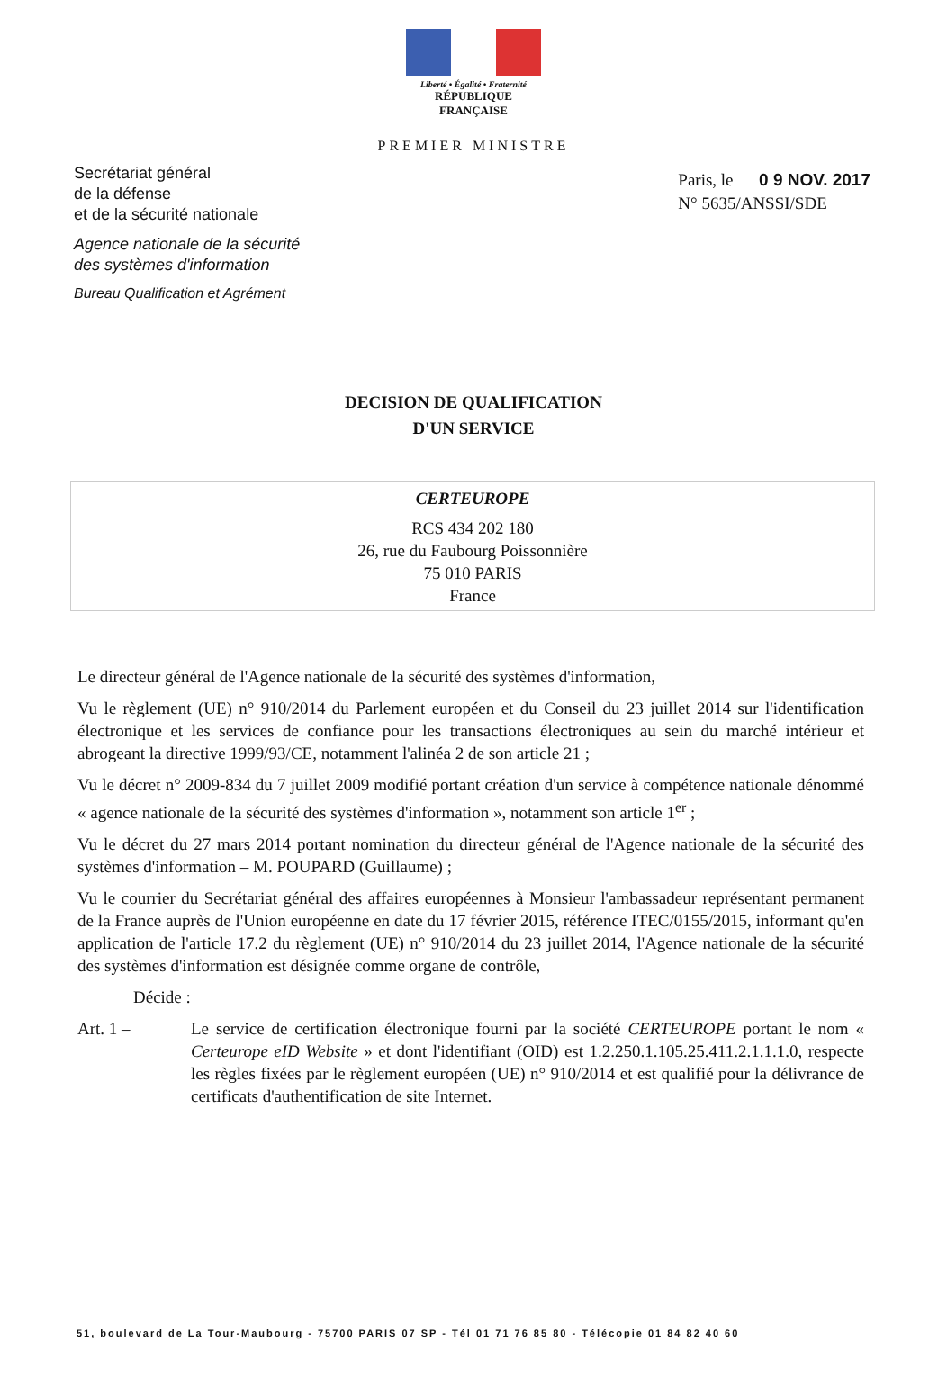Liberté • Égalité • Fraternité
RÉPUBLIQUE FRANÇAISE
PREMIER MINISTRE
Secrétariat général
de la défense
et de la sécurité nationale
Agence nationale de la sécurité
des systèmes d'information
Bureau Qualification et Agrément
Paris, le 0 9 NOV. 2017
N° 5635/ANSSI/SDE
DECISION DE QUALIFICATION
D'UN SERVICE
CERTEUROPE
RCS 434 202 180
26, rue du Faubourg Poissonnière
75 010 PARIS
France
Le directeur général de l'Agence nationale de la sécurité des systèmes d'information,
Vu le règlement (UE) n° 910/2014 du Parlement européen et du Conseil du 23 juillet 2014 sur l'identification électronique et les services de confiance pour les transactions électroniques au sein du marché intérieur et abrogeant la directive 1999/93/CE, notamment l'alinéa 2 de son article 21 ;
Vu le décret n° 2009-834 du 7 juillet 2009 modifié portant création d'un service à compétence nationale dénommé « agence nationale de la sécurité des systèmes d'information », notamment son article 1<sup>er</sup> ;
Vu le décret du 27 mars 2014 portant nomination du directeur général de l'Agence nationale de la sécurité des systèmes d'information – M. POUPARD (Guillaume) ;
Vu le courrier du Secrétariat général des affaires européennes à Monsieur l'ambassadeur représentant permanent de la France auprès de l'Union européenne en date du 17 février 2015, référence ITEC/0155/2015, informant qu'en application de l'article 17.2 du règlement (UE) n° 910/2014 du 23 juillet 2014, l'Agence nationale de la sécurité des systèmes d'information est désignée comme organe de contrôle,
Décide :
Art. 1 – Le service de certification électronique fourni par la société CERTEUROPE portant le nom « Certeurope eID Website » et dont l'identifiant (OID) est 1.2.250.1.105.25.411.2.1.1.1.0, respecte les règles fixées par le règlement européen (UE) n° 910/2014 et est qualifié pour la délivrance de certificats d'authentification de site Internet.
51, boulevard de La Tour-Maubourg - 75700 PARIS 07 SP - Tél 01 71 76 85 80 - Télécopie 01 84 82 40 60